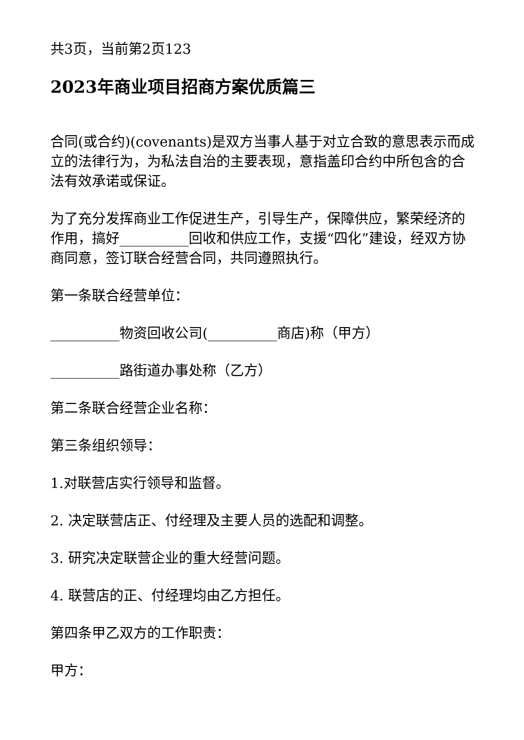共3页，当前第2页123
2023年商业项目招商方案优质篇三
合同(或合约)(covenants)是双方当事人基于对立合致的意思表示而成立的法律行为，为私法自治的主要表现，意指盖印合约中所包含的合法有效承诺或保证。
为了充分发挥商业工作促进生产，引导生产，保障供应，繁荣经济的作用，搞好__________回收和供应工作，支援“四化”建设，经双方协商同意，签订联合经营合同，共同遵照执行。
第一条联合经营单位：
__________物资回收公司(__________商店)称（甲方）
__________路街道办事处称（乙方）
第二条联合经营企业名称：
第三条组织领导：
1.对联营店实行领导和监督。
2. 决定联营店正、付经理及主要人员的选配和调整。
3. 研究决定联营企业的重大经营问题。
4. 联营店的正、付经理均由乙方担任。
第四条甲乙双方的工作职责：
甲方：